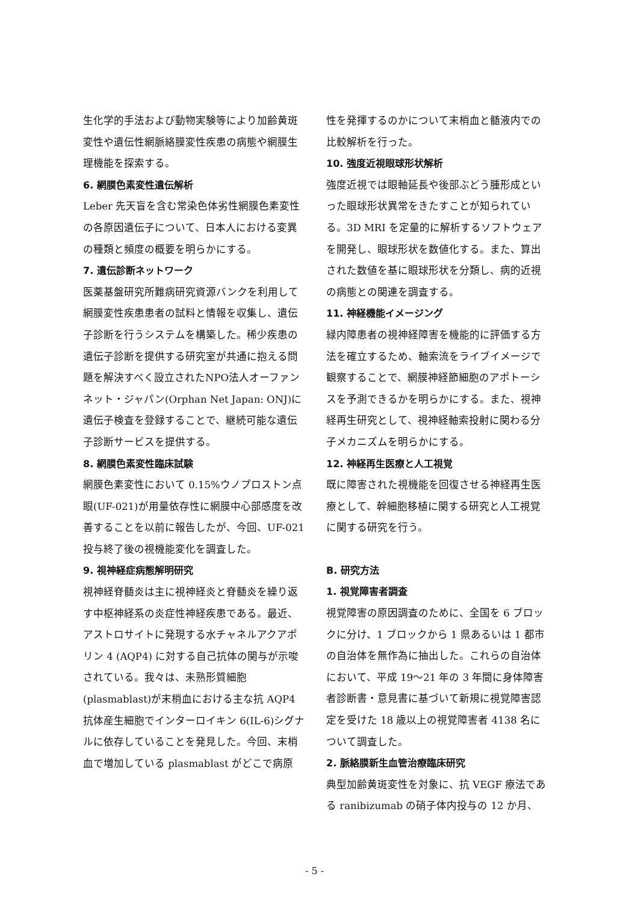生化学的手法および動物実験等により加齢黄斑変性や遺伝性網脈絡膜変性疾患の病態や網膜生理機能を探索する。
6. 網膜色素変性遺伝解析
Leber 先天盲を含む常染色体劣性網膜色素変性の各原因遺伝子について、日本人における変異の種類と頻度の概要を明らかにする。
7. 遺伝診断ネットワーク
医薬基盤研究所難病研究資源バンクを利用して網膜変性疾患患者の試料と情報を収集し、遺伝子診断を行うシステムを構築した。稀少疾患の遺伝子診断を提供する研究室が共通に抱える問題を解決すべく設立されたNPO法人オーファンネット・ジャパン(Orphan Net Japan: ONJ)に遺伝子検査を登録することで、継続可能な遺伝子診断サービスを提供する。
8. 網膜色素変性臨床試験
網膜色素変性において 0.15%ウノプロストン点眼(UF-021)が用量依存性に網膜中心部感度を改善することを以前に報告したが、今回、UF-021 投与終了後の視機能変化を調査した。
9. 視神経症病態解明研究
視神経脊髄炎は主に視神経炎と脊髄炎を繰り返す中枢神経系の炎症性神経疾患である。最近、アストロサイトに発現する水チャネルアクアポリン 4 (AQP4) に対する自己抗体の関与が示唆されている。我々は、未熟形質細胞(plasmablast)が末梢血における主な抗 AQP4 抗体産生細胞でインターロイキン 6(IL-6)シグナルに依存していることを発見した。今回、末梢血で増加している plasmablast がどこで病原
性を発揮するのかについて末梢血と髄液内での比較解析を行った。
10. 強度近視眼球形状解析
強度近視では眼軸延長や後部ぶどう腫形成といった眼球形状異常をきたすことが知られている。3D MRI を定量的に解析するソフトウェアを開発し、眼球形状を数値化する。また、算出された数値を基に眼球形状を分類し、病的近視の病態との関連を調査する。
11. 神経機能イメージング
緑内障患者の視神経障害を機能的に評価する方法を確立するため、軸索流をライブイメージで観察することで、網膜神経節細胞のアポトーシスを予測できるかを明らかにする。また、視神経再生研究として、視神経軸索投射に関わる分子メカニズムを明らかにする。
12. 神経再生医療と人工視覚
既に障害された視機能を回復させる神経再生医療として、幹細胞移植に関する研究と人工視覚に関する研究を行う。
B. 研究方法
1. 視覚障害者調査
視覚障害の原因調査のために、全国を 6 ブロックに分け、1 ブロックから 1 県あるいは 1 都市の自治体を無作為に抽出した。これらの自治体において、平成 19～21 年の 3 年間に身体障害者診断書・意見書に基づいて新規に視覚障害認定を受けた 18 歳以上の視覚障害者 4138 名について調査した。
2. 脈絡膜新生血管治療臨床研究
典型加齢黄斑変性を対象に、抗 VEGF 療法である ranibizumab の硝子体内投与の 12 か月、
- 5 -